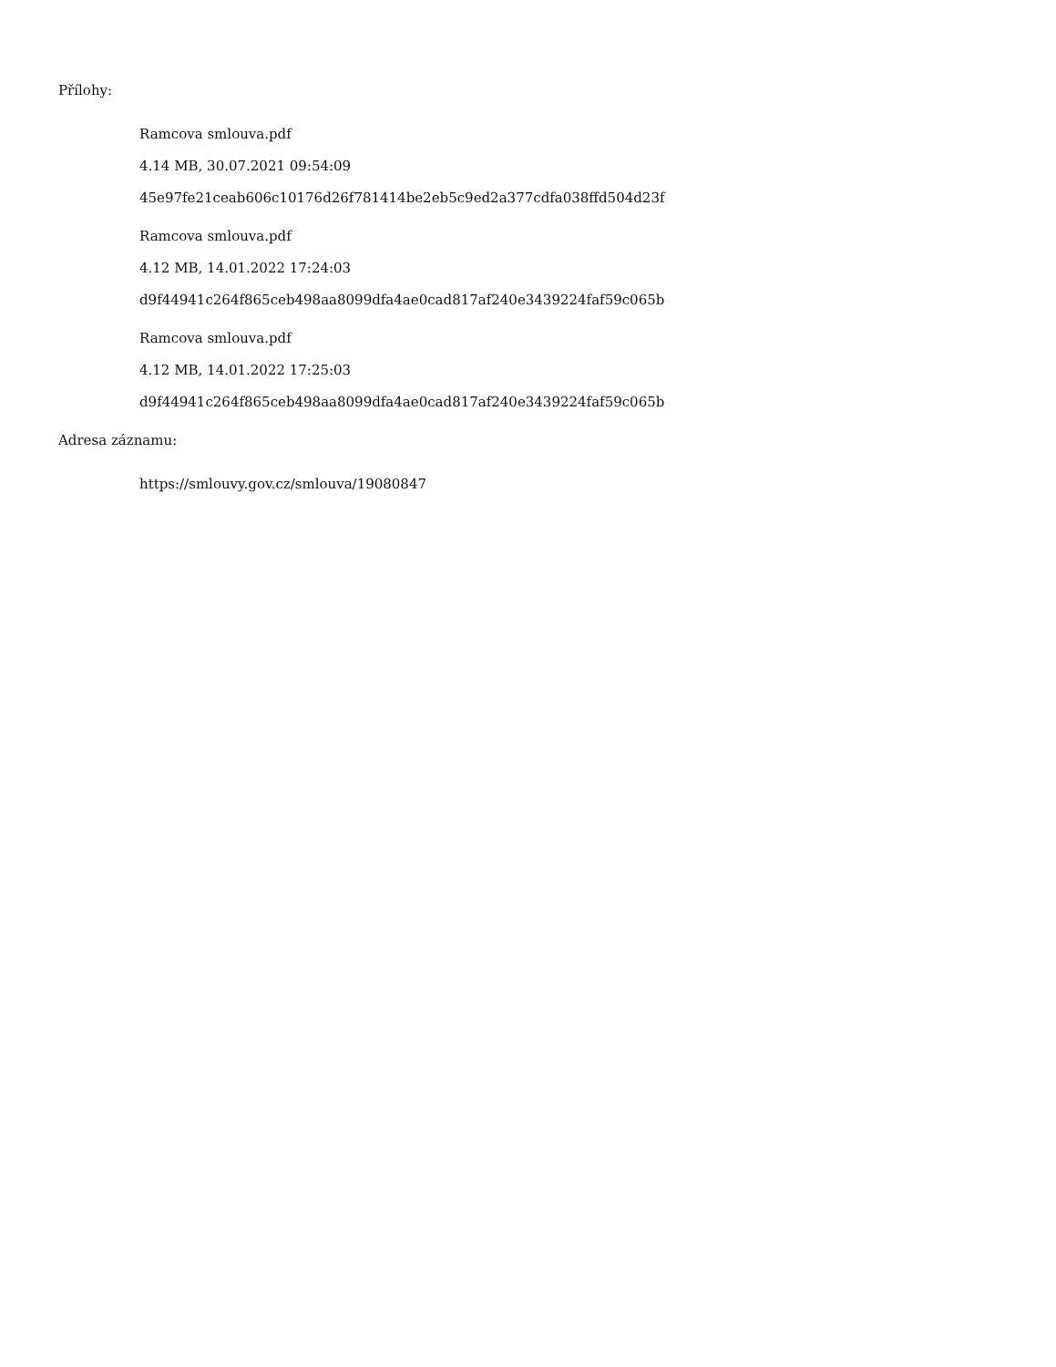Přílohy:
Ramcova smlouva.pdf
4.14 MB, 30.07.2021 09:54:09
45e97fe21ceab606c10176d26f781414be2eb5c9ed2a377cdfa038ffd504d23f
Ramcova smlouva.pdf
4.12 MB, 14.01.2022 17:24:03
d9f44941c264f865ceb498aa8099dfa4ae0cad817af240e3439224faf59c065b
Ramcova smlouva.pdf
4.12 MB, 14.01.2022 17:25:03
d9f44941c264f865ceb498aa8099dfa4ae0cad817af240e3439224faf59c065b
Adresa záznamu:
https://smlouvy.gov.cz/smlouva/19080847